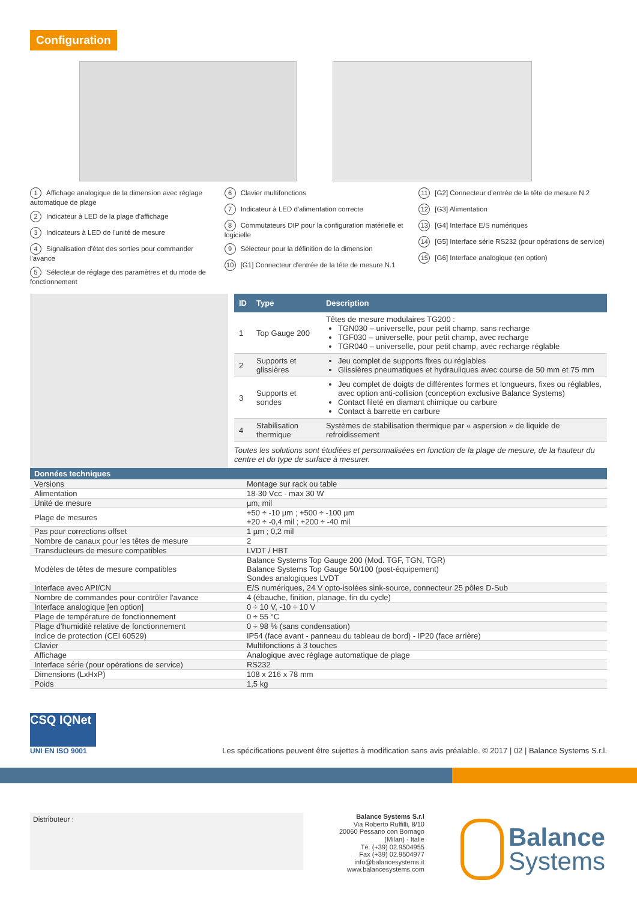Configuration
1 Affichage analogique de la dimension avec réglage automatique de plage
2 Indicateur à LED de la plage d'affichage
3 Indicateurs à LED de l'unité de mesure
4 Signalisation d'état des sorties pour commander l'avance
5 Sélecteur de réglage des paramètres et du mode de fonctionnement
6 Clavier multifonctions
7 Indicateur à LED d'alimentation correcte
8 Commutateurs DIP pour la configuration matérielle et logicielle
9 Sélecteur pour la définition de la dimension
10 [G1] Connecteur d'entrée de la tête de mesure N.1
11 [G2] Connecteur d'entrée de la tête de mesure N.2
12 [G3] Alimentation
13 [G4] Interface E/S numériques
14 [G5] Interface série RS232 (pour opérations de service)
15 [G6] Interface analogique (en option)
| ID | Type | Description |
| --- | --- | --- |
| 1 | Top Gauge 200 | Têtes de mesure modulaires TG200 : TGN030 – universelle, pour petit champ, sans recharge TGF030 – universelle, pour petit champ, avec recharge TGR040 – universelle, pour petit champ, avec recharge réglable |
| 2 | Supports et glissières | Jeu complet de supports fixes ou réglables Glissières pneumatiques et hydrauliques avec course de 50 mm et 75 mm |
| 3 | Supports et sondes | Jeu complet de doigts de différentes formes et longueurs, fixes ou réglables, avec option anti-collision (conception exclusive Balance Systems) Contact fileté en diamant chimique ou carbure Contact à barrette en carbure |
| 4 | Stabilisation thermique | Systèmes de stabilisation thermique par « aspersion » de liquide de refroidissement |
Toutes les solutions sont étudiées et personnalisées en fonction de la plage de mesure, de la hauteur du centre et du type de surface à mesurer.
| Données techniques | |
| --- | --- |
| Versions | Montage sur rack ou table |
| Alimentation | 18-30 Vcc - max 30 W |
| Unité de mesure | µm, mil |
| Plage de mesures | +50 ÷ -10 µm ; +500 ÷ -100 µm +20 ÷ -0,4 mil ; +200 ÷ -40 mil |
| Pas pour corrections offset | 1 µm ; 0,2 mil |
| Nombre de canaux pour les têtes de mesure | 2 |
| Transducteurs de mesure compatibles | LVDT / HBT |
| Modèles de têtes de mesure compatibles | Balance Systems Top Gauge 200 (Mod. TGF, TGN, TGR) Balance Systems Top Gauge 50/100 (post-équipement) Sondes analogiques LVDT |
| Interface avec API/CN | E/S numériques, 24 V opto-isolées sink-source, connecteur 25 pôles D-Sub |
| Nombre de commandes pour contrôler l'avance | 4 (ébauche, finition, planage, fin du cycle) |
| Interface analogique [en option] | 0 ÷ 10 V, -10 ÷ 10 V |
| Plage de température de fonctionnement | 0 ÷ 55 °C |
| Plage d'humidité relative de fonctionnement | 0 ÷ 98 % (sans condensation) |
| Indice de protection (CEI 60529) | IP54 (face avant - panneau du tableau de bord) - IP20 (face arrière) |
| Clavier | Multifonctions à 3 touches |
| Affichage | Analogique avec réglage automatique de plage |
| Interface série (pour opérations de service) | RS232 |
| Dimensions (LxHxP) | 108 x 216 x 78 mm |
| Poids | 1,5 kg |
CSQ IQNet
UNI EN ISO 9001
Les spécifications peuvent être sujettes à modification sans avis préalable. © 2017 | 02 | Balance Systems S.r.l.
Distributeur :
Balance Systems S.r.l
Via Roberto Ruffilli, 8/10
20060 Pessano con Bornago
(Milan) - Italie
Té. (+39) 02.9504955
Fax (+39) 02.9504977
info@balancesystems.it
www.balancesystems.com
Balance
Systems